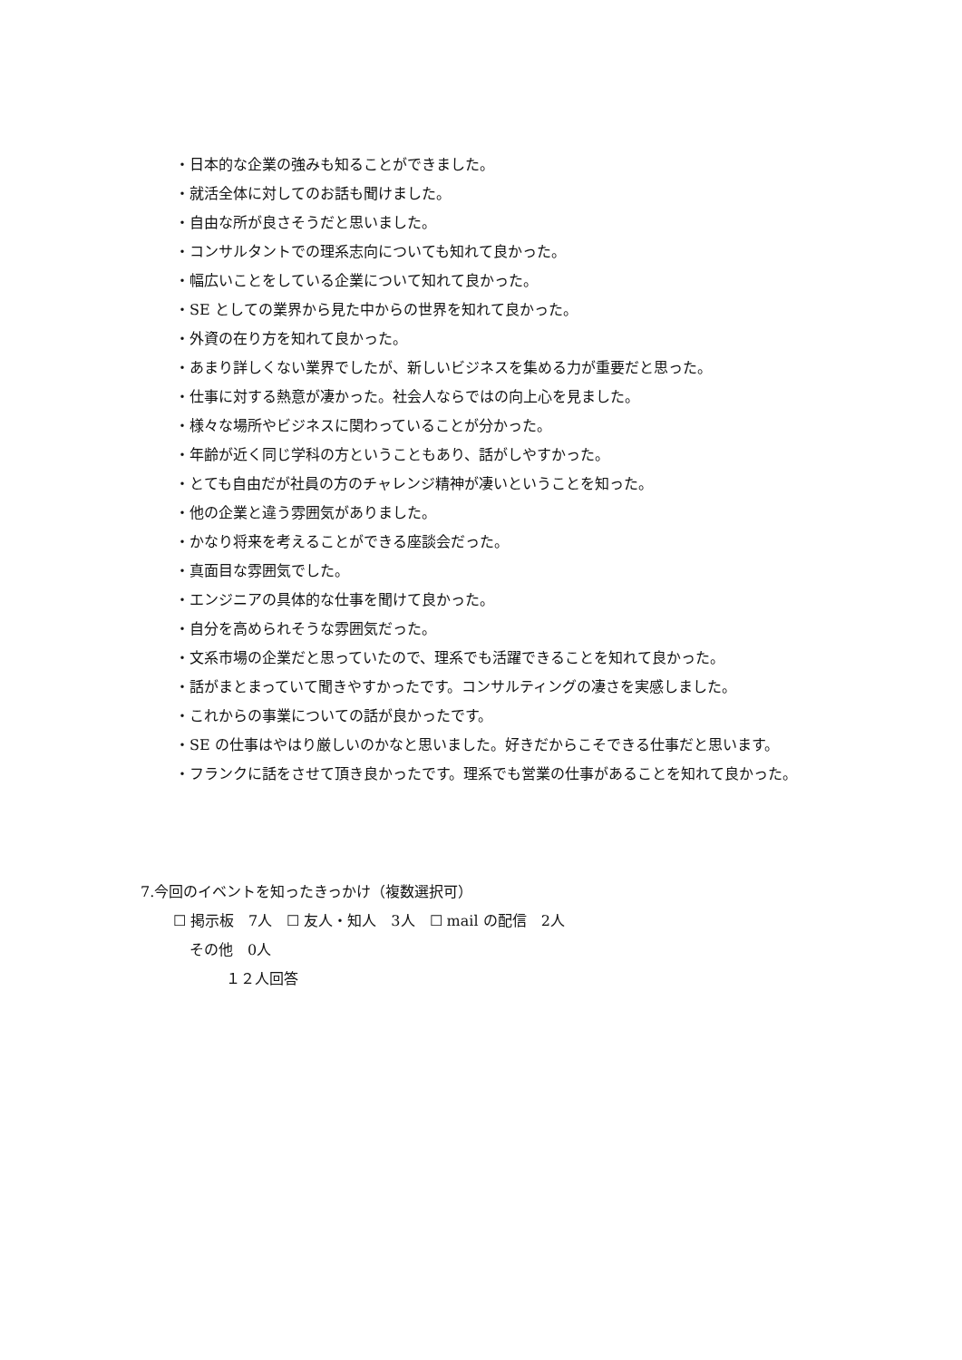・日本的な企業の強みも知ることができました。
・就活全体に対してのお話も聞けました。
・自由な所が良さそうだと思いました。
・コンサルタントでの理系志向についても知れて良かった。
・幅広いことをしている企業について知れて良かった。
・SE としての業界から見た中からの世界を知れて良かった。
・外資の在り方を知れて良かった。
・あまり詳しくない業界でしたが、新しいビジネスを集める力が重要だと思った。
・仕事に対する熱意が凄かった。社会人ならではの向上心を見ました。
・様々な場所やビジネスに関わっていることが分かった。
・年齢が近く同じ学科の方ということもあり、話がしやすかった。
・とても自由だが社員の方のチャレンジ精神が凄いということを知った。
・他の企業と違う雰囲気がありました。
・かなり将来を考えることができる座談会だった。
・真面目な雰囲気でした。
・エンジニアの具体的な仕事を聞けて良かった。
・自分を高められそうな雰囲気だった。
・文系市場の企業だと思っていたので、理系でも活躍できることを知れて良かった。
・話がまとまっていて聞きやすかったです。コンサルティングの凄さを実感しました。
・これからの事業についての話が良かったです。
・SE の仕事はやはり厳しいのかなと思いました。好きだからこそできる仕事だと思います。
・フランクに話をさせて頂き良かったです。理系でも営業の仕事があることを知れて良かった。
7.今回のイベントを知ったきっかけ（複数選択可）
☐ 掲示板　7人　☐ 友人・知人　3人　☐ mail の配信　2人
その他　0人
１２人回答